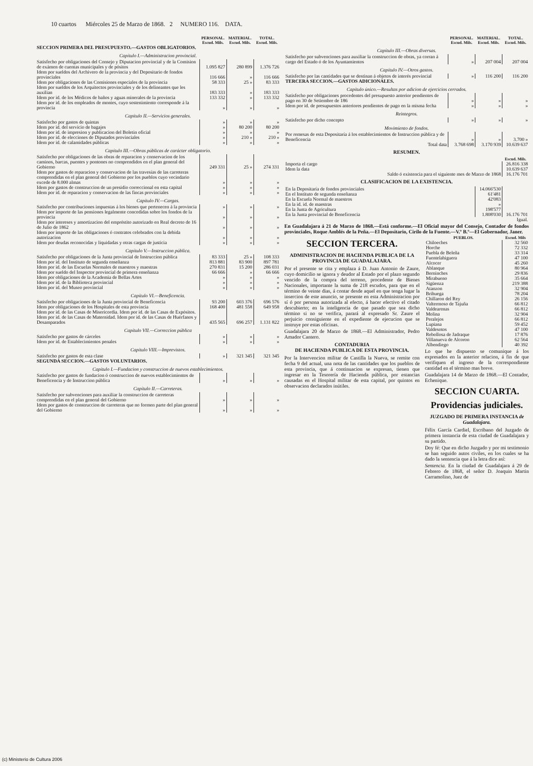10 cuartos Miércoles 25 de Marzo de 1868. 2 NUMERO 116. DATA.
| | PERSONAL. Escud. Mils. | MATERIAL. Escud. Mils. | TOTAL. Escud. Mils. |
| --- | --- | --- | --- |
| SECCION PRIMERA DEL PRESUPUESTO.—GASTOS OBLIGATORIOS. | | | |
| Capítulo I.—Administracion provincial. | | | |
| Satisfecho por obligaciones del Consejo y Diputacion provincial y de la Comision de exámen de cuentas municipales y de pósitos | 1.095 827 | 280 899 | 1.376 726 |
| Idem por sueldos del Archivero de la provincia y del Depositario de fondos provinciales | 116 666 | » | 116 666 |
| Idem por obligaciones de las Comisiones especiales de la provincia | 58 333 | 25 » | 83 333 |
| Idem por sueldos de los Arquitectos provinciales y de los delineantes que les auxilian | 183 333 | » | 183 333 |
| Idem por id. de los Médicos de baños y aguas minerales de la provincia | 133 332 | » | 133 332 |
| Idem por id. de los empleados de montes, cuyo sostenimiento corresponde á la provincia | » | » | » |
| Capítulo II.—Servicios generales. | | | |
| Satisfecho por gastos de quintas | » | » | » |
| Idem por id. del servicio de bagajes | » | 80 200 | 80 200 |
| Idem por id. de impresion y publicacion del Boletin oficial | » | » | » |
| Idem por id. de elecciones de Diputados provinciales | » | 210 » | 210 » |
| Idem por id. de calamidades públicas | » | » | » |
| Capítulo III.—Obras públicas de carácter obligatorio. | | | |
| Satisfecho por obligaciones de las obras de reparacion y conservacion de los caminos, barcas, puentes y pontones no comprendidos en el plan general del Gobierno | 249 331 | 25 » | 274 331 |
| Idem por gastos de reparacion y conservacion de las travesías de las carreteras comprendidas en el plan general del Gobierno por los pueblos cuyo vecindario excede de 8.000 almas | » | » | » |
| Idem por gastos de construccion de un presidio correccional en esta capital | » | » | » |
| Idem por id. de reparacion y conservacion de las fincas provinciales | » | » | » |
| Capítulo IV.—Cargas. | | | |
| Satisfecho por contribuciones impuestas á los bienes que pertenecen á la provincia | » | » | » |
| Idem por importe de las pensiones legalmente concedidas sobre los fondos de la provincia | » | » | » |
| Idem por intereses y amortizacion del empréstito autorizado en Real decreto de 16 de Julio de 1862 | » | » | » |
| Idem por importe de las obligaciones ó contratos celebrados con la debida autorizacion | » | » | » |
| Idem por deudas reconocidas y liquidadas y otras cargas de justicia | » | » | » |
| Capítulo V.—Instruccion pública. | | | |
| Satisfecho por obligaciones de la Junta provincial de Instruccion pública | 83 333 | 25 » | 108 333 |
| Idem por id. del Instituto de segunda enseñanza | 813 881 | 83 900 | 897 781 |
| Idem por id. de las Escuelas Normales de maestros y maestras | 270 831 | 15 200 | 286 031 |
| Idem por sueldo del Inspector provincial de primera enseñanza | 66 666 | » | 66 666 |
| Idem por obligaciones de la Academia de Bellas Artes | » | » | » |
| Idem por id. de la Biblioteca provincial | » | » | » |
| Idem por id. del Museo provincial | » | » | » |
| Capítulo VI.—Beneficencia. | | | |
| Satisfecho por obligaciones de la Junta provincial de Beneficencia | 93 200 | 603 376 | 696 576 |
| Idem por obligaciones de los Hospitales de esta provincia | 168 400 | 481 558 | 649 958 |
| Idem por id. de las Casas de Misericordia. Idem por id. de las Casas de Expósitos. Idem por id. de las Casas de Maternidad. Idem por id. de las Casas de Huérfanos y Desamparados | 435 565 | 696 257 | 1.131 822 |
| Capítulo VII.—Correccion pública | | | |
| Satisfecho por gastos de cárceles | » | » | » |
| Idem por id. de Establecimientos penales | » | » | » |
| Capítulo VIII.—Imprevistos. | | | |
| Satisfecho por gastos de esta clase | » | 321 345 | 321 345 |
| SEGUNDA SECCION.—GASTOS VOLUNTARIOS. | | | |
| Capítulo I.—Fundacion y construccion de nuevos establecimientos. | | | |
| Satisfecho por gastos de fundacion ó construccion de nuevos establecimientos de Beneficencia y de Instruccion pública | » | » | » |
| Capítulo II.—Carreteras. | | | |
| Satisfecho por subvenciones para auxiliar la construccion de carreteras comprendidas en el plan general del Gobierno | » | » | » |
| Idem por gastos de construccion de carreteras que no formen parte del plan general del Gobierno | » | » | » |
| | PERSONAL. Escud. Mils. | MATERIAL. Escud. Mils. | TOTAL. Escud. Mils. |
| --- | --- | --- | --- |
| Capítulo III.—Obras diversas. | | | |
| Satisfecho por subvenciones para auxiliar la construccion de obras, ya corran á cargo del Estado ó de los Ayuntamientos | » | 207 004 | 207 004 |
| Capítulo IV.—Otros gastos. | | | |
| Satisfecho por las cantidades que se destinan á objetos de interés provincial | » | 116 200 | 116 200 |
| TERCERA SECCION.—GASTOS ADICIONALES. | | | |
| Capítulo único.—Resultas por adicion de ejercicios cerrados. | | | |
| Satisfecho por obligaciones procedentes del presupuesto anterior pendientes de pago en 30 de Setiembre de 186 | » | » | » |
| Idem por id. de presupuestos anteriores pendientes de pago en la misma fecha | » | » | » |
| Reintegros. | | | |
| Satisfecho por dicho concepto | » | » | » |
| Movimiento de fondos. | | | |
| Por remesas de esta Depositaría á los establecimientos de Instruccion pública y de Beneficencia | » | » | 3.700 » |
| Total data | 3.768 698 | 3.170 939 | 10.639 637 |
RESUMEN.
| | Escud. Mils. |
| Importa el cargo | 26.816 338 |
| Idem la data | 10.639 637 |
| Saldo ó existencia para el siguiente mes de Marzo de 1868 | 16.176 701 |
CLASIFICACION DE LA EXISTENCIA.
| En la Depositaría de fondos provinciales | 14.066'530 | 16.176 701 |
| En el Instituto de segunda enseñanza | 61'481 | |
| En la Escuela Normal de maestros | 42'083 | |
| En la id. id. de maestras | » | |
| En la Junta de Agricultura | 198'577 | |
| En la Junta provincial de Beneficencia | 1.808'030 | |
| Igual. | | |
En Guadalajara á 21 de Marzo de 1868.—Está conforme.—El Oficial mayor del Consejo, Contador de fondos provinciales, Roque Amblés de la Peña.—El Depositario, Cirilo de la Fuente.—V.º B.º—El Gobernador, Janer.
SECCION TERCERA.
ADMINISTRACION DE HACIENDA PUBLICA DE LA PROVINCIA DE GUADALAJARA.
Por el presente se cita y emplaza á D. Juan Antonio de Zaure, cuyo domicilio se ignora y deudor al Estado por el plazo segundo vencido de la compra del terreno, procedente de Bienes Nacionales, importante la suma de 218 escudos, para que en el término de veinte dias, á contar desde aquel en que tenga lugar la insercion de este anuncio, se presente en esta Administracion por sí ó por persona autorizada al efecto, á hacer efectivo el citado descubierto; en la inteligencia de que pasado que sea dicho término si no se verifica, parará al expresado Sr. Zaure el perjuicio consiguiente en el expediente de ejecucion que se instruye por estas oficinas.
Guadalajara 20 de Marzo de 1868.—El Administrador, Pedro Amador Cantero.
CONTADURIA
DE HACIENDA PUBLICA DE ESTA PROVINCIA.
Por la Intervencion militar de Castilla la Nueva, se remite con fecha 9 del actual, una nota de las cantidades que los pueblos de esta provincia, que á continuacion se expresan, tienen que ingresar en la Tesorería de Hacienda pública, por estancias causadas en el Hospital militar de esta capital, por quintos en observacion declarados inútiles.
| PUEBLOS. | Escud. Mils |
| --- | --- |
| Chiloeches | 32 560 |
| Horche | 72 332 |
| Puebla de Beleña | 33 314 |
| Fuentelahiguera | 47 100 |
| Alcocer | 45 260 |
| Ablanque | 80 964 |
| Berninches | 29 836 |
| Mirabueno | 35 664 |
| Sigüenza | 219 388 |
| Atanzon | 32 904 |
| Brihuega | 78 204 |
| Chillaron del Rey | 26 156 |
| Valtermoso de Tajuña | 66 812 |
| Valdearenas | 66 812 |
| Molina | 32 904 |
| Peralejos | 66 812 |
| Lupiana | 59 452 |
| Valdesotos | 47 100 |
| Rebollosa de Jadraque | 17 876 |
| Villanueva de Alcoron | 62 564 |
| Albendiego | 40 392 |
Lo que he dispuesto se comunique á los expresados en la anterior relacion, á fin de que verifiquen el ingreso de la correspondiente cantidad en el término mas breve.
Guadalajara 14 de Marzo de 1868.—El Contador, Echenique.
SECCION CUARTA.
Providencias judiciales.
JUZGADO DE PRIMERA INSTANCIA de Guadalajara.
Félix García Cardiel, Escribano del Juzgado de primera instancia de esta ciudad de Guadalajara y su partido.
Doy fé: Que en dicho Juzgado y por mi testimonio se han seguido autos civiles, en los cuales se ha dado la sentencia que á la letra dice así:
Sentencia. En la ciudad de Guadalajara á 29 de Febrero de 1868, el señor D. Joaquin Martin Carramolino, Juez de
(c) Ministerio de Cultura 2006